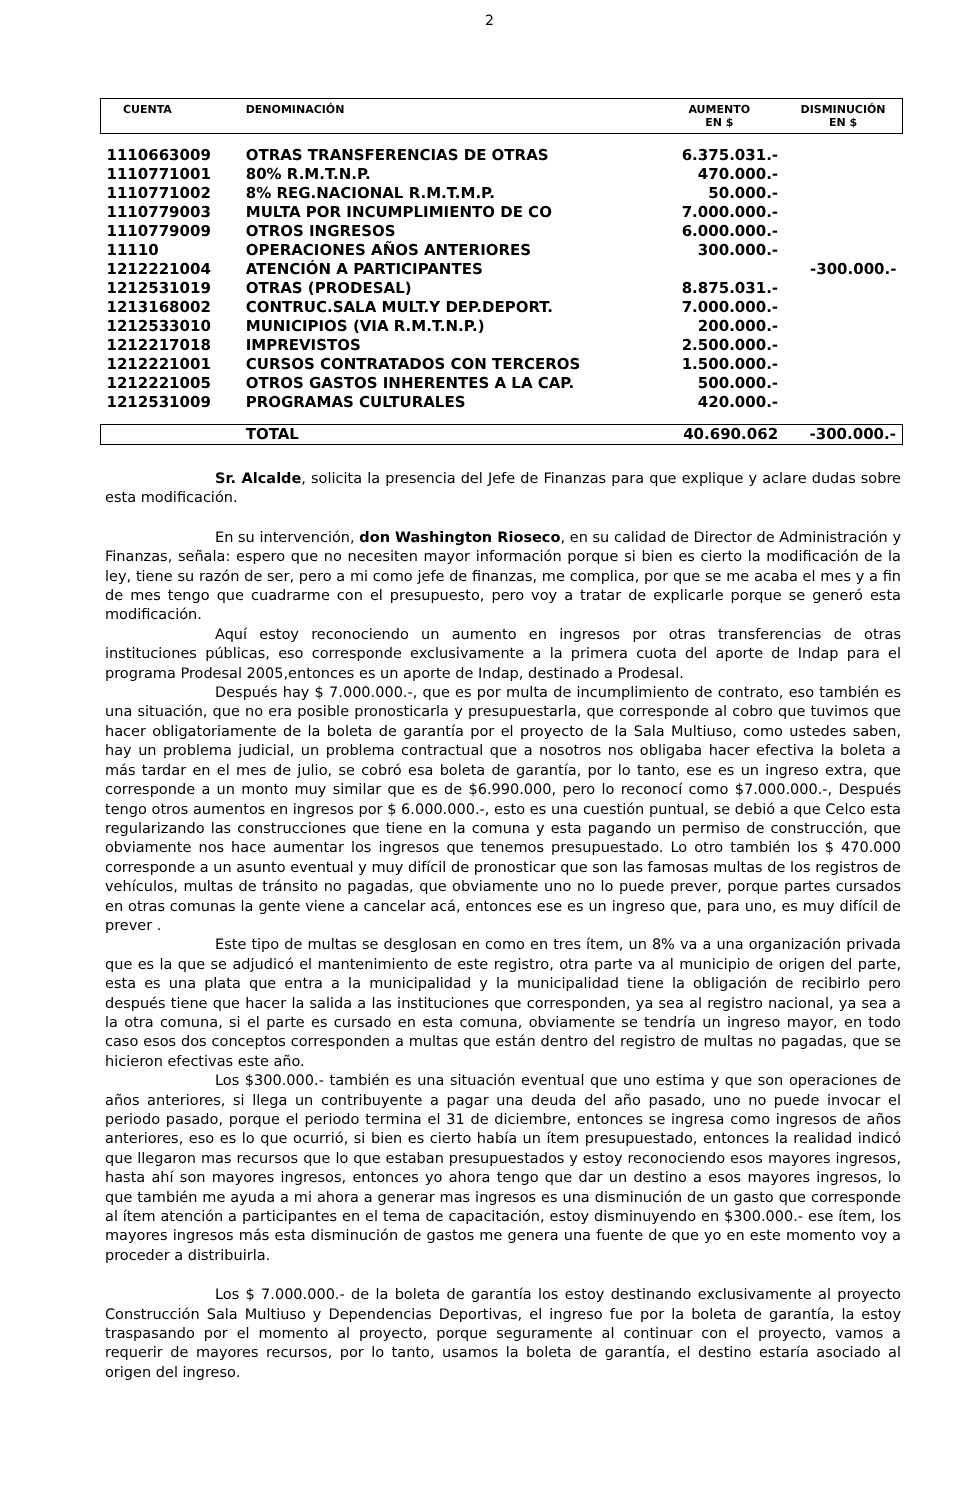2
| CUENTA | DENOMINACIÓN | AUMENTO EN $ | DISMINUCIÓN EN $ |
| --- | --- | --- | --- |
| 1110663009 | OTRAS TRANSFERENCIAS DE OTRAS | 6.375.031.- | |
| 1110771001 | 80% R.M.T.N.P. | 470.000.- | |
| 1110771002 | 8% REG.NACIONAL R.M.T.M.P. | 50.000.- | |
| 1110779003 | MULTA POR INCUMPLIMIENTO DE CO | 7.000.000.- | |
| 1110779009 | OTROS INGRESOS | 6.000.000.- | |
| 11110 | OPERACIONES AÑOS ANTERIORES | 300.000.- | |
| 1212221004 | ATENCIÓN A PARTICIPANTES | | -300.000.- |
| 1212531019 | OTRAS (PRODESAL) | 8.875.031.- | |
| 1213168002 | CONTRUC.SALA MULT.Y DEP.DEPORT. | 7.000.000.- | |
| 1212533010 | MUNICIPIOS (VIA R.M.T.N.P.) | 200.000.- | |
| 1212217018 | IMPREVISTOS | 2.500.000.- | |
| 1212221001 | CURSOS CONTRATADOS CON TERCEROS | 1.500.000.- | |
| 1212221005 | OTROS GASTOS INHERENTES A LA CAP. | 500.000.- | |
| 1212531009 | PROGRAMAS CULTURALES | 420.000.- | |
| | TOTAL | 40.690.062 | -300.000.- |
Sr. Alcalde, solicita la presencia del Jefe de Finanzas para que explique y aclare dudas sobre esta modificación.
En su intervención, don Washington Rioseco, en su calidad de Director de Administración y Finanzas, señala: espero que no necesiten mayor información porque si bien es cierto la modificación de la ley, tiene su razón de ser, pero a mi como jefe de finanzas, me complica, por que se me acaba el mes y a fin de mes tengo que cuadrarme con el presupuesto, pero voy a tratar de explicarle porque se generó esta modificación.
Aquí estoy reconociendo un aumento en ingresos por otras transferencias de otras instituciones públicas, eso corresponde exclusivamente a la primera cuota del aporte de Indap para el programa Prodesal 2005,entonces es un aporte de Indap, destinado a Prodesal.
Después hay $ 7.000.000.-, que es por multa de incumplimiento de contrato, eso también es una situación, que no era posible pronosticarla y presupuestarla, que corresponde al cobro que tuvimos que hacer obligatoriamente de la boleta de garantía por el proyecto de la Sala Multiuso, como ustedes saben, hay un problema judicial, un problema contractual que a nosotros nos obligaba hacer efectiva la boleta a más tardar en el mes de julio, se cobró esa boleta de garantía, por lo tanto, ese es un ingreso extra, que corresponde a un monto muy similar que es de $6.990.000, pero lo reconocí como $7.000.000.-, Después tengo otros aumentos en ingresos por $ 6.000.000.-, esto es una cuestión puntual, se debió a que Celco esta regularizando las construcciones que tiene en la comuna y esta pagando un permiso de construcción, que obviamente nos hace aumentar los ingresos que tenemos presupuestado. Lo otro también los $ 470.000 corresponde a un asunto eventual y muy difícil de pronosticar que son las famosas multas de los registros de vehículos, multas de tránsito no pagadas, que obviamente uno no lo puede prever, porque partes cursados en otras comunas la gente viene a cancelar acá, entonces ese es un ingreso que, para uno, es muy difícil de prever .
Este tipo de multas se desglosan en como en tres ítem, un 8% va a una organización privada que es la que se adjudicó el mantenimiento de este registro, otra parte va al municipio de origen del parte, esta es una plata que entra a la municipalidad y la municipalidad tiene la obligación de recibirlo pero después tiene que hacer la salida a las instituciones que corresponden, ya sea al registro nacional, ya sea a la otra comuna, si el parte es cursado en esta comuna, obviamente se tendría un ingreso mayor, en todo caso esos dos conceptos corresponden a multas que están dentro del registro de multas no pagadas, que se hicieron efectivas este año.
Los $300.000.- también es una situación eventual que uno estima y que son operaciones de años anteriores, si llega un contribuyente a pagar una deuda del año pasado, uno no puede invocar el periodo pasado, porque el periodo termina el 31 de diciembre, entonces se ingresa como ingresos de años anteriores, eso es lo que ocurrió, si bien es cierto había un ítem presupuestado, entonces la realidad indicó que llegaron mas recursos que lo que estaban presupuestados y estoy reconociendo esos mayores ingresos, hasta ahí son mayores ingresos, entonces yo ahora tengo que dar un destino a esos mayores ingresos, lo que también me ayuda a mi ahora a generar mas ingresos es una disminución de un gasto que corresponde al ítem atención a participantes en el tema de capacitación, estoy disminuyendo en $300.000.- ese ítem, los mayores ingresos más esta disminución de gastos me genera una fuente de que yo en este momento voy a proceder a distribuirla.
Los $ 7.000.000.- de la boleta de garantía los estoy destinando exclusivamente al proyecto Construcción Sala Multiuso y Dependencias Deportivas, el ingreso fue por la boleta de garantía, la estoy traspasando por el momento al proyecto, porque seguramente al continuar con el proyecto, vamos a requerir de mayores recursos, por lo tanto, usamos la boleta de garantía, el destino estaría asociado al origen del ingreso.